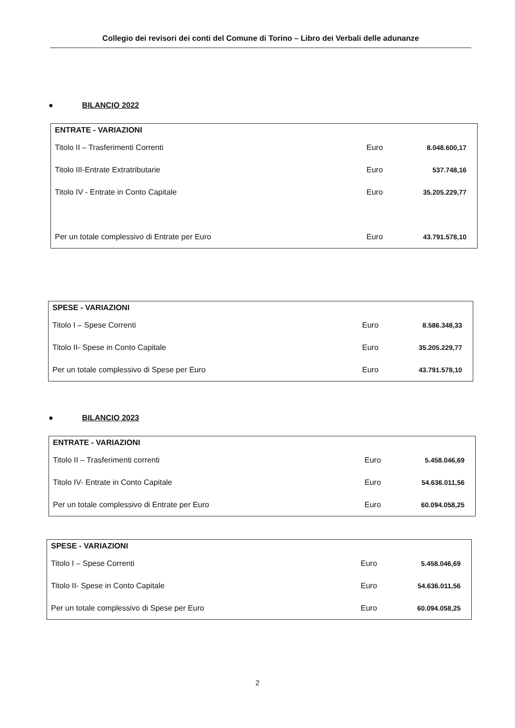Collegio dei revisori dei conti del Comune di Torino – Libro dei Verbali delle adunanze
● BILANCIO 2022
| ENTRATE - VARIAZIONI | | |
| --- | --- | --- |
| Titolo II – Trasferimenti Correnti | Euro | 8.048.600,17 |
| Titolo III-Entrate Extratributarie | Euro | 537.748,16 |
| Titolo IV - Entrate in Conto Capitale | Euro | 35.205.229,77 |
| Per un totale complessivo di Entrate per Euro | Euro | 43.791.578,10 |
| SPESE - VARIAZIONI | | |
| --- | --- | --- |
| Titolo I – Spese Correnti | Euro | 8.586.348,33 |
| Titolo II- Spese in Conto Capitale | Euro | 35.205.229,77 |
| Per un totale complessivo di Spese per Euro | Euro | 43.791.578,10 |
● BILANCIO 2023
| ENTRATE - VARIAZIONI | | |
| --- | --- | --- |
| Titolo II – Trasferimenti correnti | Euro | 5.458.046,69 |
| Titolo IV- Entrate in Conto Capitale | Euro | 54.636.011,56 |
| Per un totale complessivo di Entrate per Euro | Euro | 60.094.058,25 |
| SPESE - VARIAZIONI | | |
| --- | --- | --- |
| Titolo I – Spese Correnti | Euro | 5.458.046,69 |
| Titolo II- Spese in Conto Capitale | Euro | 54.636.011,56 |
| Per un totale complessivo di Spese per Euro | Euro | 60.094.058,25 |
2